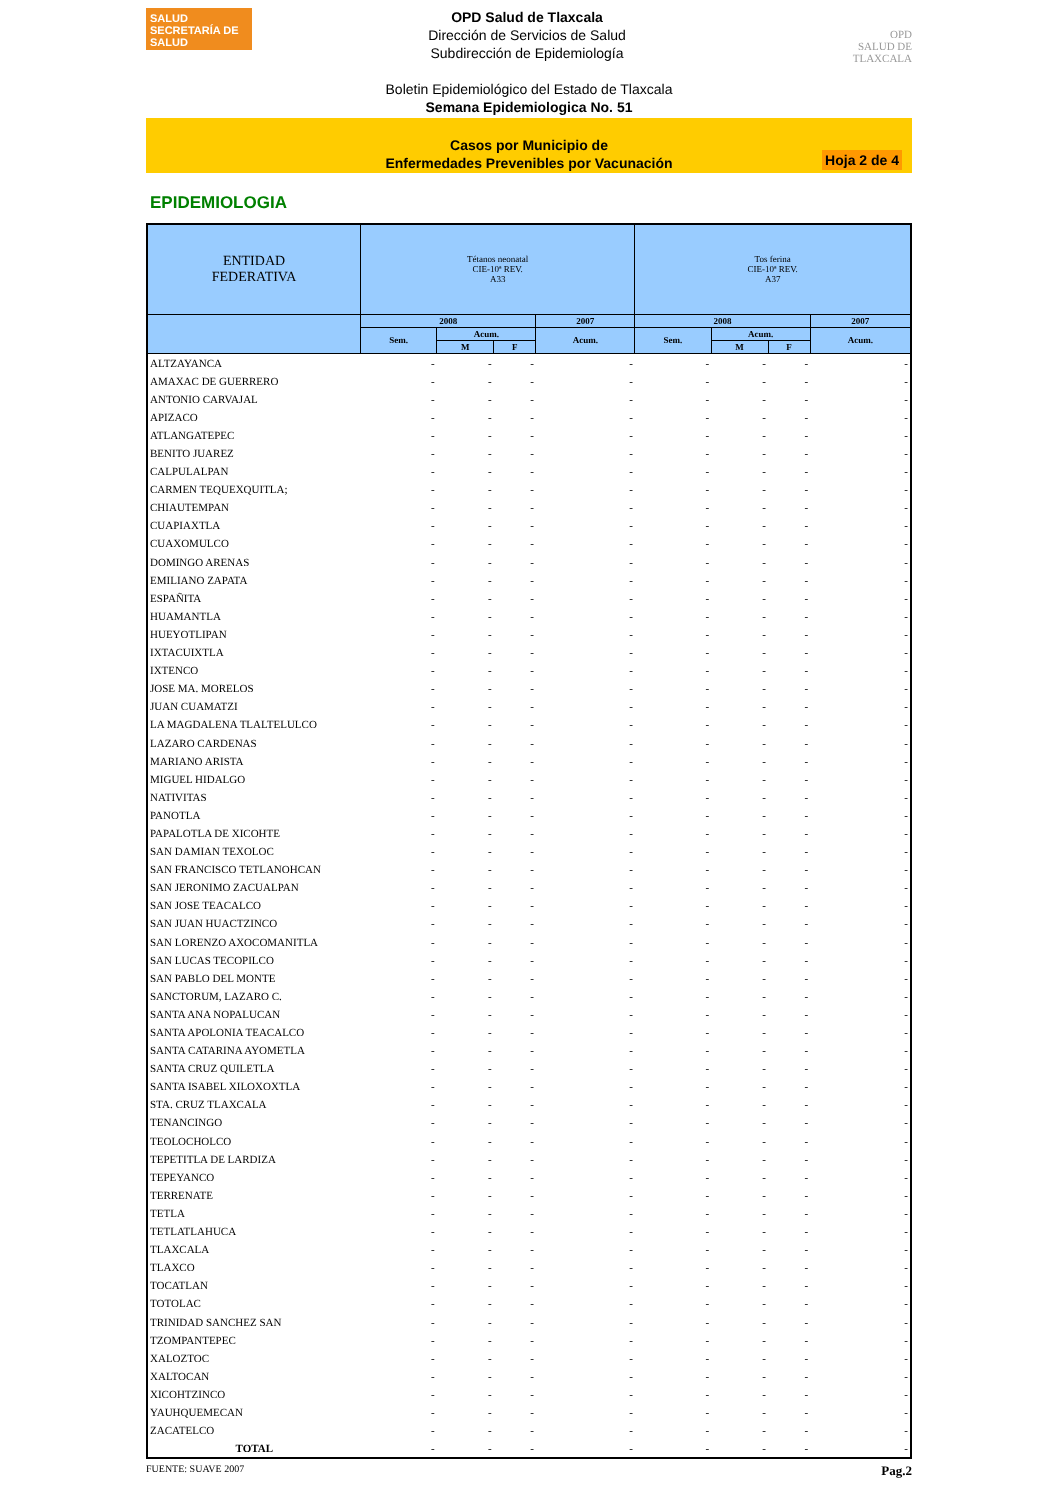SALUD
SECRETARÍA DE SALUD
OPD Salud de Tlaxcala
Dirección de Servicios de Salud
Subdirección de Epidemiología
OPD
SALUD DE TLAXCALA
Boletin Epidemiológico del Estado de Tlaxcala
Semana Epidemiologica No. 51
Casos por Municipio de
Enfermedades Prevenibles por Vacunación
Hoja 2 de 4
EPIDEMIOLOGIA
| ENTIDAD FEDERATIVA | Tétanos neonatal CIE-10ª REV. A33 | | | | Tos ferina CIE-10ª REV. A37 | | | |
| --- | --- | --- | --- | --- | --- | --- | --- | --- |
| | 2008 | | | 2007 | 2008 | | | 2007 |
| | Sem. | Acum. | | Acum. | Sem. | Acum. | | Acum. |
| | | M | F | | | M | F | |
| ALTZAYANCA | - | - | - | - | - | - | - | - |
| AMAXAC DE GUERRERO | - | - | - | - | - | - | - | - |
| ANTONIO CARVAJAL | - | - | - | - | - | - | - | - |
| APIZACO | - | - | - | - | - | - | - | - |
| ATLANGATEPEC | - | - | - | - | - | - | - | - |
| BENITO JUAREZ | - | - | - | - | - | - | - | - |
| CALPULALPAN | - | - | - | - | - | - | - | - |
| CARMEN TEQUEXQUITLA; | - | - | - | - | - | - | - | - |
| CHIAUTEMPAN | - | - | - | - | - | - | - | - |
| CUAPIAXTLA | - | - | - | - | - | - | - | - |
| CUAXOMULCO | - | - | - | - | - | - | - | - |
| DOMINGO ARENAS | - | - | - | - | - | - | - | - |
| EMILIANO ZAPATA | - | - | - | - | - | - | - | - |
| ESPAÑITA | - | - | - | - | - | - | - | - |
| HUAMANTLA | - | - | - | - | - | - | - | - |
| HUEYOTLIPAN | - | - | - | - | - | - | - | - |
| IXTACUIXTLA | - | - | - | - | - | - | - | - |
| IXTENCO | - | - | - | - | - | - | - | - |
| JOSE MA. MORELOS | - | - | - | - | - | - | - | - |
| JUAN CUAMATZI | - | - | - | - | - | - | - | - |
| LA MAGDALENA TLALTELULCO | - | - | - | - | - | - | - | - |
| LAZARO CARDENAS | - | - | - | - | - | - | - | - |
| MARIANO ARISTA | - | - | - | - | - | - | - | - |
| MIGUEL HIDALGO | - | - | - | - | - | - | - | - |
| NATIVITAS | - | - | - | - | - | - | - | - |
| PANOTLA | - | - | - | - | - | - | - | - |
| PAPALOTLA DE XICOHTE | - | - | - | - | - | - | - | - |
| SAN DAMIAN TEXOLOC | - | - | - | - | - | - | - | - |
| SAN FRANCISCO TETLANOHCAN | - | - | - | - | - | - | - | - |
| SAN JERONIMO ZACUALPAN | - | - | - | - | - | - | - | - |
| SAN JOSE TEACALCO | - | - | - | - | - | - | - | - |
| SAN JUAN HUACTZINCO | - | - | - | - | - | - | - | - |
| SAN LORENZO AXOCOMANITLA | - | - | - | - | - | - | - | - |
| SAN LUCAS TECOPILCO | - | - | - | - | - | - | - | - |
| SAN PABLO DEL MONTE | - | - | - | - | - | - | - | - |
| SANCTORUM, LAZARO C. | - | - | - | - | - | - | - | - |
| SANTA ANA NOPALUCAN | - | - | - | - | - | - | - | - |
| SANTA APOLONIA TEACALCO | - | - | - | - | - | - | - | - |
| SANTA CATARINA AYOMETLA | - | - | - | - | - | - | - | - |
| SANTA CRUZ QUILETLA | - | - | - | - | - | - | - | - |
| SANTA ISABEL XILOXOXTLA | - | - | - | - | - | - | - | - |
| STA. CRUZ TLAXCALA | - | - | - | - | - | - | - | - |
| TENANCINGO | - | - | - | - | - | - | - | - |
| TEOLOCHOLCO | - | - | - | - | - | - | - | - |
| TEPETITLA DE LARDIZA | - | - | - | - | - | - | - | - |
| TEPEYANCO | - | - | - | - | - | - | - | - |
| TERRENATE | - | - | - | - | - | - | - | - |
| TETLA | - | - | - | - | - | - | - | - |
| TETLATLAHUCA | - | - | - | - | - | - | - | - |
| TLAXCALA | - | - | - | - | - | - | - | - |
| TLAXCO | - | - | - | - | - | - | - | - |
| TOCATLAN | - | - | - | - | - | - | - | - |
| TOTOLAC | - | - | - | - | - | - | - | - |
| TRINIDAD SANCHEZ SAN | - | - | - | - | - | - | - | - |
| TZOMPANTEPEC | - | - | - | - | - | - | - | - |
| XALOZTOC | - | - | - | - | - | - | - | - |
| XALTOCAN | - | - | - | - | - | - | - | - |
| XICOHTZINCO | - | - | - | - | - | - | - | - |
| YAUHQUEMECAN | - | - | - | - | - | - | - | - |
| ZACATELCO | - | - | - | - | - | - | - | - |
| TOTAL | - | - | - | - | - | - | - | - |
FUENTE: SUAVE 2007 Pag.2